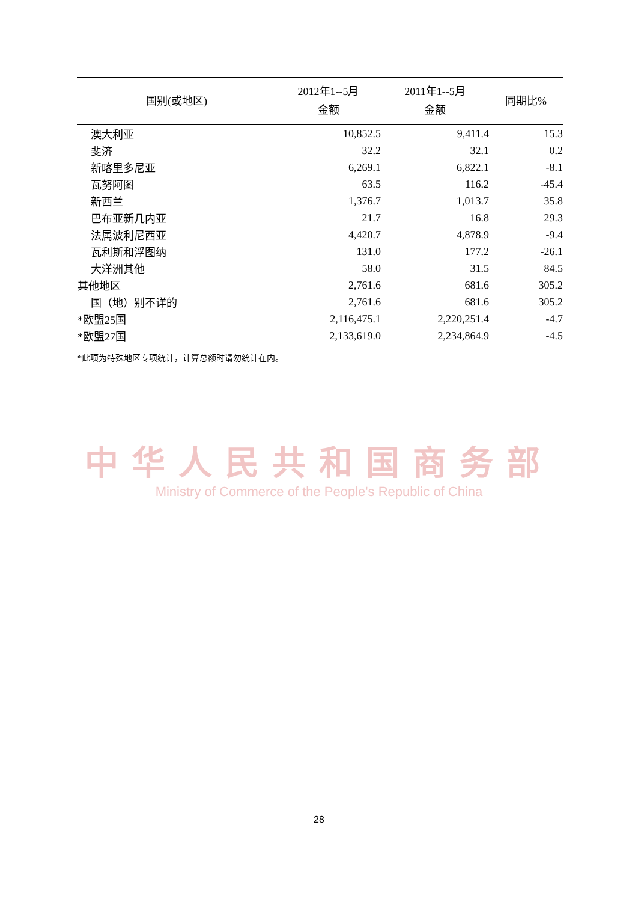| 国别(或地区) | 2012年1--5月 金额 | 2011年1--5月 金额 | 同期比% |
| --- | --- | --- | --- |
| 澳大利亚 | 10,852.5 | 9,411.4 | 15.3 |
| 斐济 | 32.2 | 32.1 | 0.2 |
| 新喀里多尼亚 | 6,269.1 | 6,822.1 | -8.1 |
| 瓦努阿图 | 63.5 | 116.2 | -45.4 |
| 新西兰 | 1,376.7 | 1,013.7 | 35.8 |
| 巴布亚新几内亚 | 21.7 | 16.8 | 29.3 |
| 法属波利尼西亚 | 4,420.7 | 4,878.9 | -9.4 |
| 瓦利斯和浮图纳 | 131.0 | 177.2 | -26.1 |
| 大洋洲其他 | 58.0 | 31.5 | 84.5 |
| 其他地区 | 2,761.6 | 681.6 | 305.2 |
| 国（地）别不详的 | 2,761.6 | 681.6 | 305.2 |
| *欧盟25国 | 2,116,475.1 | 2,220,251.4 | -4.7 |
| *欧盟27国 | 2,133,619.0 | 2,234,864.9 | -4.5 |
*此项为特殊地区专项统计，计算总额时请勿统计在内。
中华人民共和国商务部
Ministry of Commerce of the People's Republic of China
28